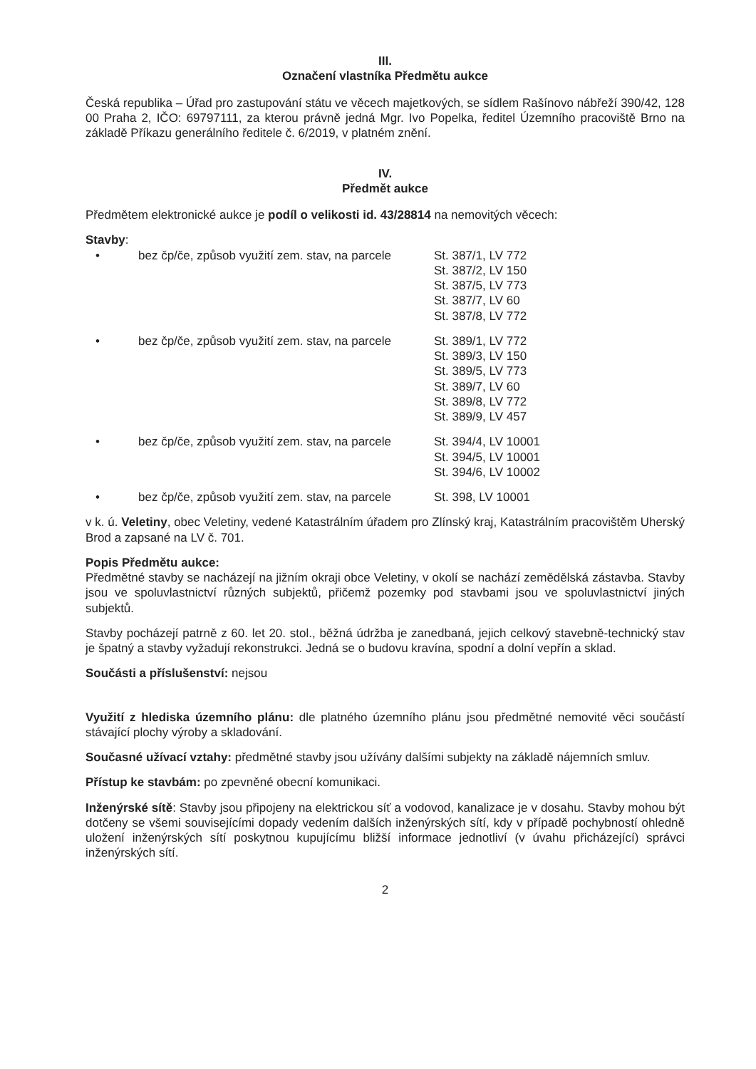III.
Označení vlastníka Předmětu aukce
Česká republika – Úřad pro zastupování státu ve věcech majetkových, se sídlem Rašínovo nábřeží 390/42, 128 00 Praha 2, IČO: 69797111, za kterou právně jedná Mgr. Ivo Popelka, ředitel Územního pracoviště Brno na základě Příkazu generálního ředitele č. 6/2019, v platném znění.
IV.
Předmět aukce
Předmětem elektronické aukce je podíl o velikosti id. 43/28814 na nemovitých věcech:
Stavby:
• bez čp/če, způsob využití zem. stav, na parcele
St. 387/1, LV 772
St. 387/2, LV 150
St. 387/5, LV 773
St. 387/7, LV 60
St. 387/8, LV 772
• bez čp/če, způsob využití zem. stav, na parcele
St. 389/1, LV 772
St. 389/3, LV 150
St. 389/5, LV 773
St. 389/7, LV 60
St. 389/8, LV 772
St. 389/9, LV 457
• bez čp/če, způsob využití zem. stav, na parcele
St. 394/4, LV 10001
St. 394/5, LV 10001
St. 394/6, LV 10002
• bez čp/če, způsob využití zem. stav, na parcele
St. 398, LV 10001
v k. ú. Veletiny, obec Veletiny, vedené Katastrálním úřadem pro Zlínský kraj, Katastrálním pracovištěm Uherský Brod a zapsané na LV č. 701.
Popis Předmětu aukce:
Předmětné stavby se nacházejí na jižním okraji obce Veletiny, v okolí se nachází zemědělská zástavba. Stavby jsou ve spoluvlastnictví různých subjektů, přičemž pozemky pod stavbami jsou ve spoluvlastnictví jiných subjektů.
Stavby pocházejí patrně z 60. let 20. stol., běžná údržba je zanedbaná, jejich celkový stavebně-technický stav je špatný a stavby vyžadují rekonstrukci. Jedná se o budovu kravína, spodní a dolní vepřín a sklad.
Součásti a příslušenství: nejsou
Využití z hlediska územního plánu: dle platného územního plánu jsou předmětné nemovité věci součástí stávající plochy výroby a skladování.
Současné užívací vztahy: předmětné stavby jsou užívány dalšími subjekty na základě nájemních smluv.
Přístup ke stavbám: po zpevněné obecní komunikaci.
Inženýrské sítě: Stavby jsou připojeny na elektrickou síť a vodovod, kanalizace je v dosahu. Stavby mohou být dotčeny se všemi souvisejícími dopady vedením dalších inženýrských sítí, kdy v případě pochybností ohledně uložení inženýrských sítí poskytnou kupujícímu bližší informace jednotliví (v úvahu přicházející) správci inženýrských sítí.
2